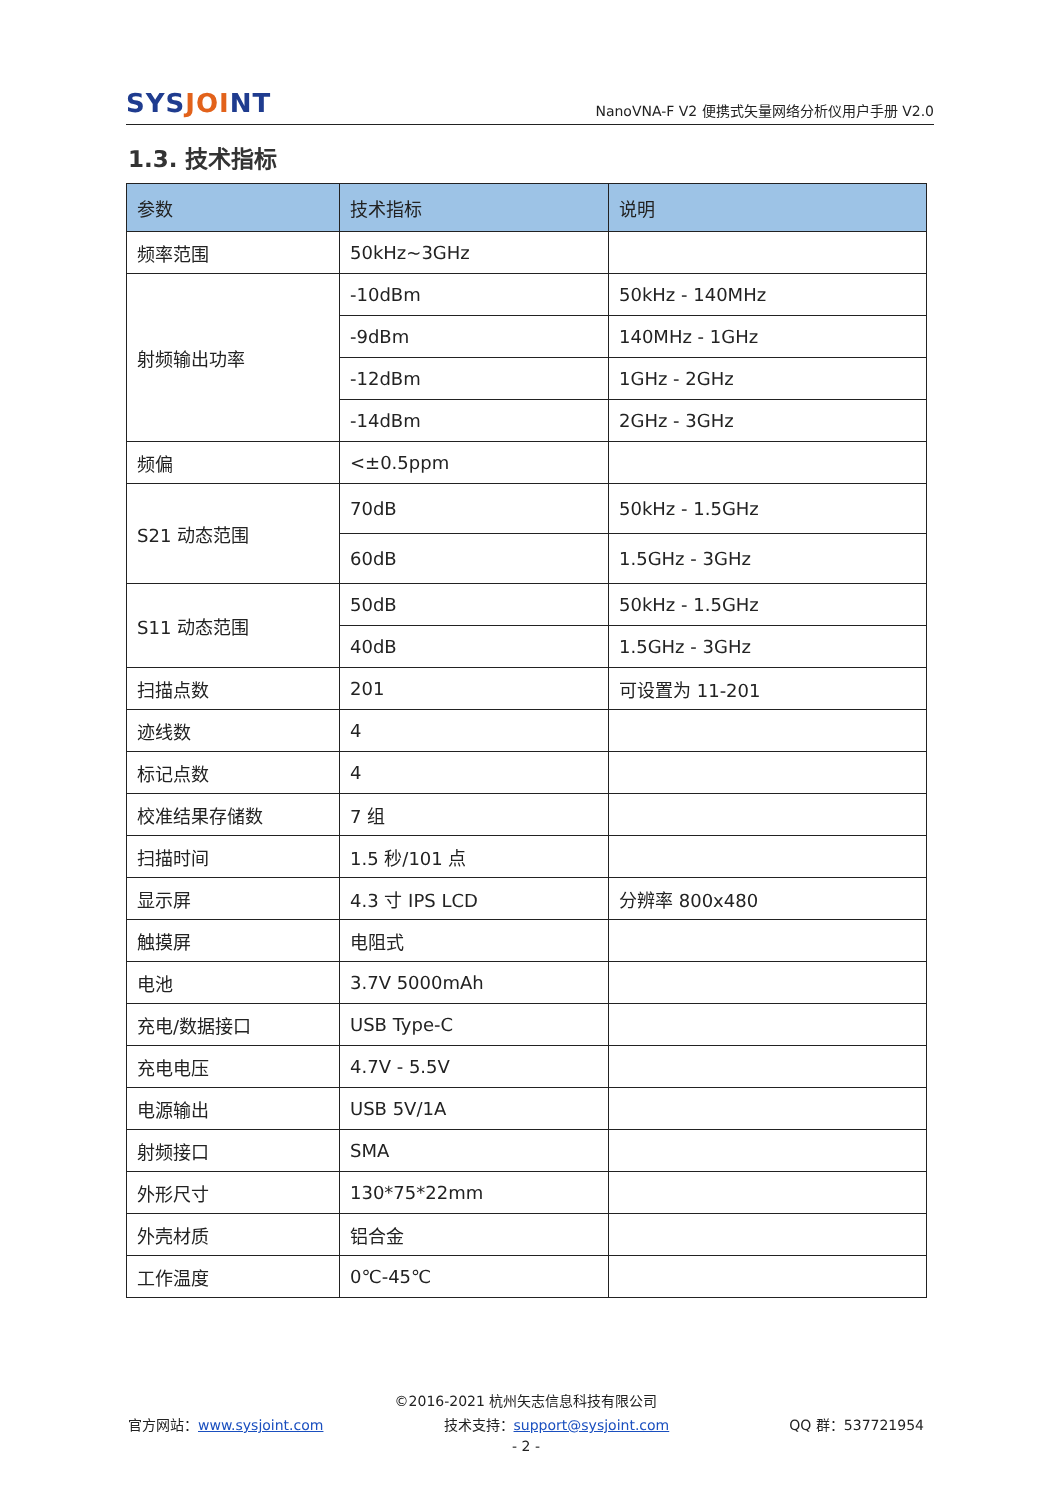SYSJOINT
NanoVNA-F V2 便携式矢量网络分析仪用户手册 V2.0
1.3. 技术指标
| 参数 | 技术指标 | 说明 |
| --- | --- | --- |
| 频率范围 | 50kHz~3GHz | |
| 射频输出功率 | -10dBm | 50kHz - 140MHz |
| | -9dBm | 140MHz - 1GHz |
| | -12dBm | 1GHz - 2GHz |
| | -14dBm | 2GHz - 3GHz |
| 频偏 | <±0.5ppm | |
| S21 动态范围 | 70dB | 50kHz - 1.5GHz |
| | 60dB | 1.5GHz - 3GHz |
| S11 动态范围 | 50dB | 50kHz - 1.5GHz |
| | 40dB | 1.5GHz - 3GHz |
| 扫描点数 | 201 | 可设置为 11-201 |
| 迹线数 | 4 | |
| 标记点数 | 4 | |
| 校准结果存储数 | 7 组 | |
| 扫描时间 | 1.5 秒/101 点 | |
| 显示屏 | 4.3 寸 IPS LCD | 分辨率 800x480 |
| 触摸屏 | 电阻式 | |
| 电池 | 3.7V 5000mAh | |
| 充电/数据接口 | USB Type-C | |
| 充电电压 | 4.7V - 5.5V | |
| 电源输出 | USB 5V/1A | |
| 射频接口 | SMA | |
| 外形尺寸 | 130*75*22mm | |
| 外壳材质 | 铝合金 | |
| 工作温度 | 0℃-45℃ | |
©2016-2021 杭州矢志信息科技有限公司
官方网站：www.sysjoint.com 技术支持：support@sysjoint.com QQ 群：537721954
- 2 -